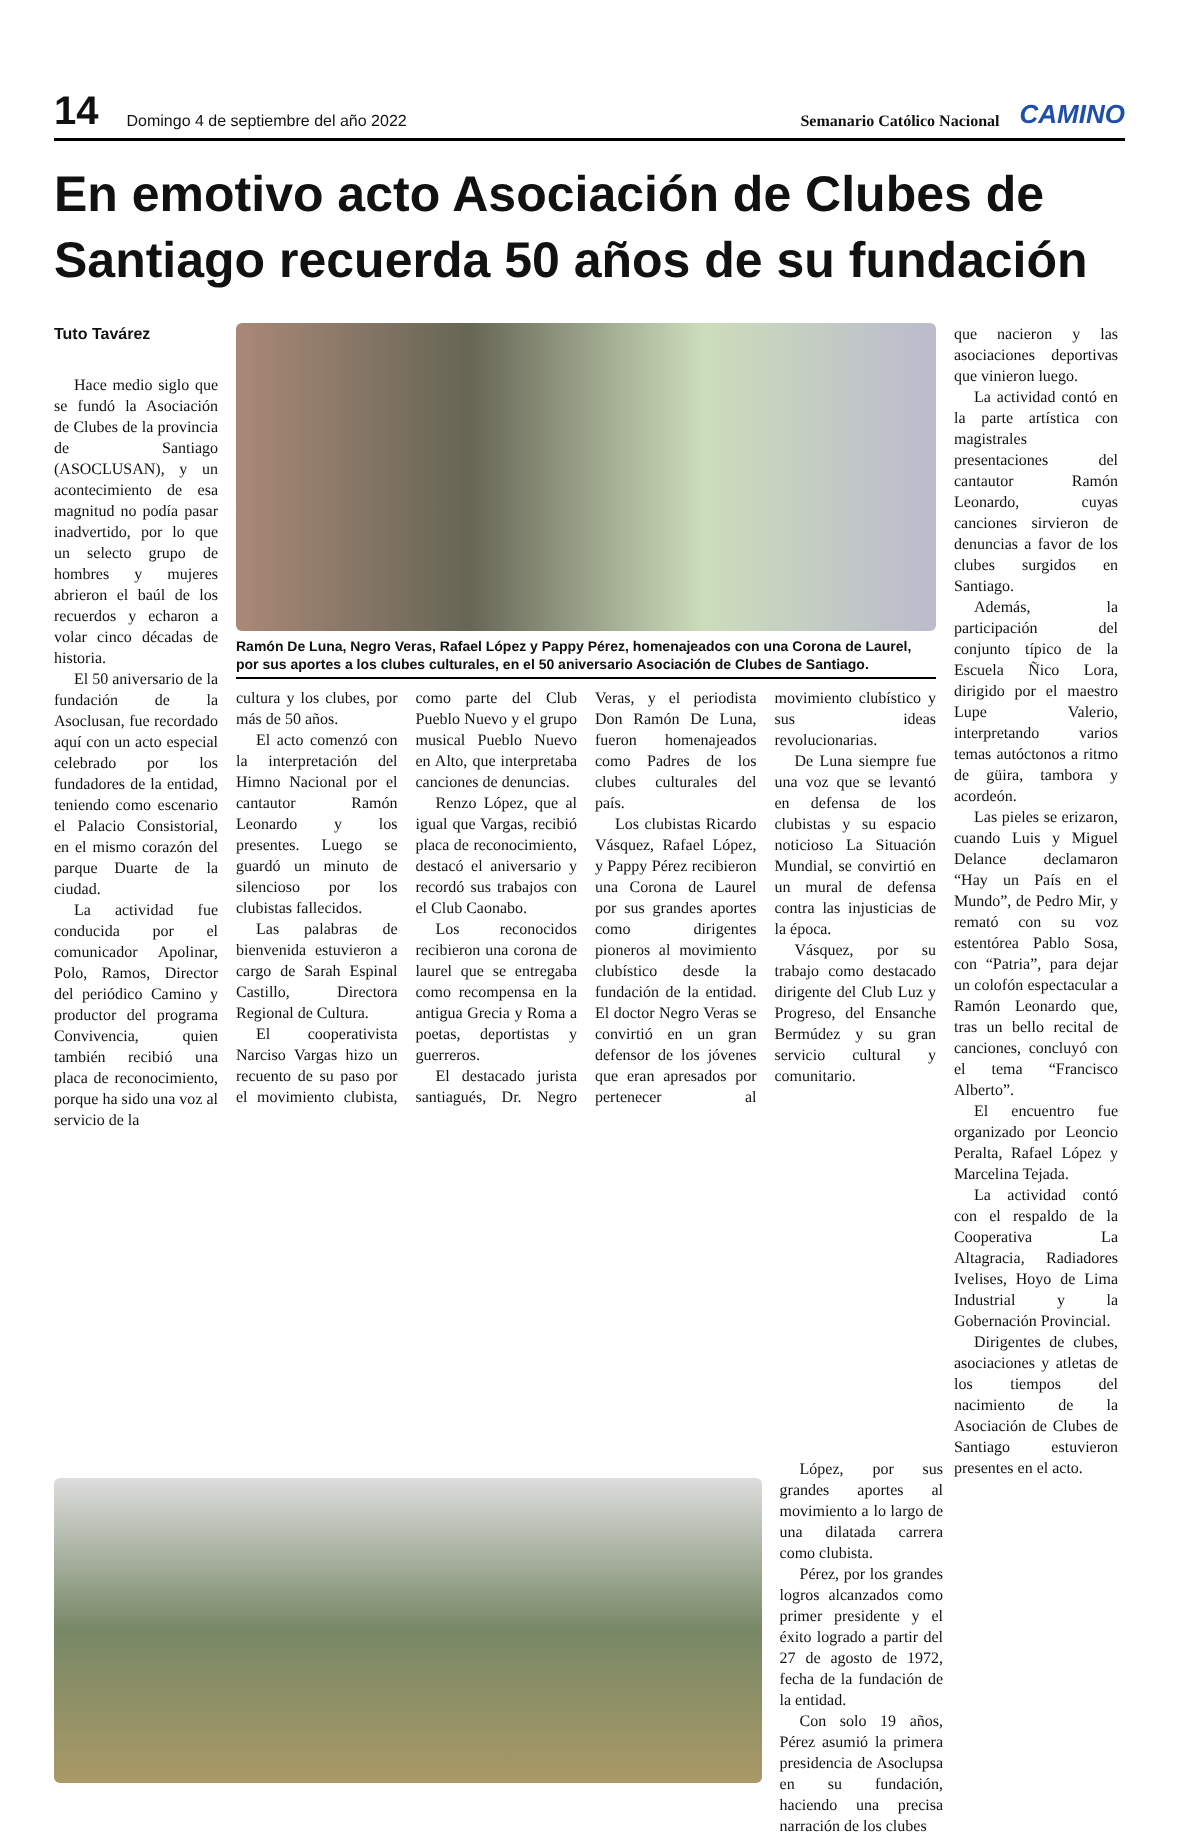14 Domingo 4 de septiembre del año 2022 Semanario Católico Nacional CAMINO
En emotivo acto Asociación de Clubes de Santiago recuerda 50 años de su fundación
Tuto Tavárez
Hace medio siglo que se fundó la Asociación de Clubes de la provincia de Santiago (ASOCLUSAN), y un acontecimiento de esa magnitud no podía pasar inadvertido, por lo que un selecto grupo de hombres y mujeres abrieron el baúl de los recuerdos y echaron a volar cinco décadas de historia.
El 50 aniversario de la fundación de la Asoclusan, fue recordado aquí con un acto especial celebrado por los fundadores de la entidad, teniendo como escenario el Palacio Consistorial, en el mismo corazón del parque Duarte de la ciudad.
La actividad fue conducida por el comunicador Apolinar, Polo, Ramos, Director del periódico Camino y productor del programa Convivencia, quien también recibió una placa de reconocimiento, porque ha sido una voz al servicio de la
Ramón De Luna, Negro Veras, Rafael López y Pappy Pérez, homenajeados con una Corona de Laurel, por sus aportes a los clubes culturales, en el 50 aniversario Asociación de Clubes de Santiago.
cultura y los clubes, por más de 50 años.
El acto comenzó con la interpretación del Himno Nacional por el cantautor Ramón Leonardo y los presentes. Luego se guardó un minuto de silencioso por los clubistas fallecidos.
Las palabras de bienvenida estuvieron a cargo de Sarah Espinal Castillo, Directora Regional de Cultura.
El cooperativista Narciso Vargas hizo un recuento de su paso por el movimiento clubista, como parte del Club Pueblo Nuevo y el grupo musical Pueblo Nuevo en Alto, que interpretaba canciones de denuncias.
Renzo López, que al igual que Vargas, recibió placa de reconocimiento, destacó el aniversario y recordó sus trabajos con el Club Caonabo.
Los reconocidos recibieron una corona de laurel que se entregaba como recompensa en la antigua Grecia y Roma a poetas, deportistas y guerreros.
El destacado jurista santiagués, Dr. Negro Veras, y el periodista Don Ramón De Luna, fueron homenajeados como Padres de los clubes culturales del país.
Los clubistas Ricardo Vásquez, Rafael López, y Pappy Pérez recibieron una Corona de Laurel por sus grandes aportes como dirigentes pioneros al movimiento clubístico desde la fundación de la entidad. El doctor Negro Veras se convirtió en un gran defensor de los jóvenes que eran apresados por pertenecer al movimiento clubístico y sus ideas revolucionarias.
De Luna siempre fue una voz que se levantó en defensa de los clubistas y su espacio noticioso La Situación Mundial, se convirtió en un mural de defensa contra las injusticias de la época.
Vásquez, por su trabajo como destacado dirigente del Club Luz y Progreso, del Ensanche Bermúdez y su gran servicio cultural y comunitario.
que nacieron y las asociaciones deportivas que vinieron luego.
La actividad contó en la parte artística con magistrales presentaciones del cantautor Ramón Leonardo, cuyas canciones sirvieron de denuncias a favor de los clubes surgidos en Santiago.
Además, la participación del conjunto típico de la Escuela Ñico Lora, dirigido por el maestro Lupe Valerio, interpretando varios temas autóctonos a ritmo de güira, tambora y acordeón.
Las pieles se erizaron, cuando Luis y Miguel Delance declamaron “Hay un País en el Mundo”, de Pedro Mir, y remató con su voz estentórea Pablo Sosa, con “Patria”, para dejar un colofón espectacular a Ramón Leonardo que, tras un bello recital de canciones, concluyó con el tema “Francisco Alberto”.
El encuentro fue organizado por Leoncio Peralta, Rafael López y Marcelina Tejada.
La actividad contó con el respaldo de la Cooperativa La Altagracia, Radiadores Ivelises, Hoyo de Lima Industrial y la Gobernación Provincial.
Dirigentes de clubes, asociaciones y atletas de los tiempos del nacimiento de la Asociación de Clubes de Santiago estuvieron presentes en el acto.
López, por sus grandes aportes al movimiento a lo largo de una dilatada carrera como clubista.
Pérez, por los grandes logros alcanzados como primer presidente y el éxito logrado a partir del 27 de agosto de 1972, fecha de la fundación de la entidad.
Con solo 19 años, Pérez asumió la primera presidencia de Asoclupsa en su fundación, haciendo una precisa narración de los clubes